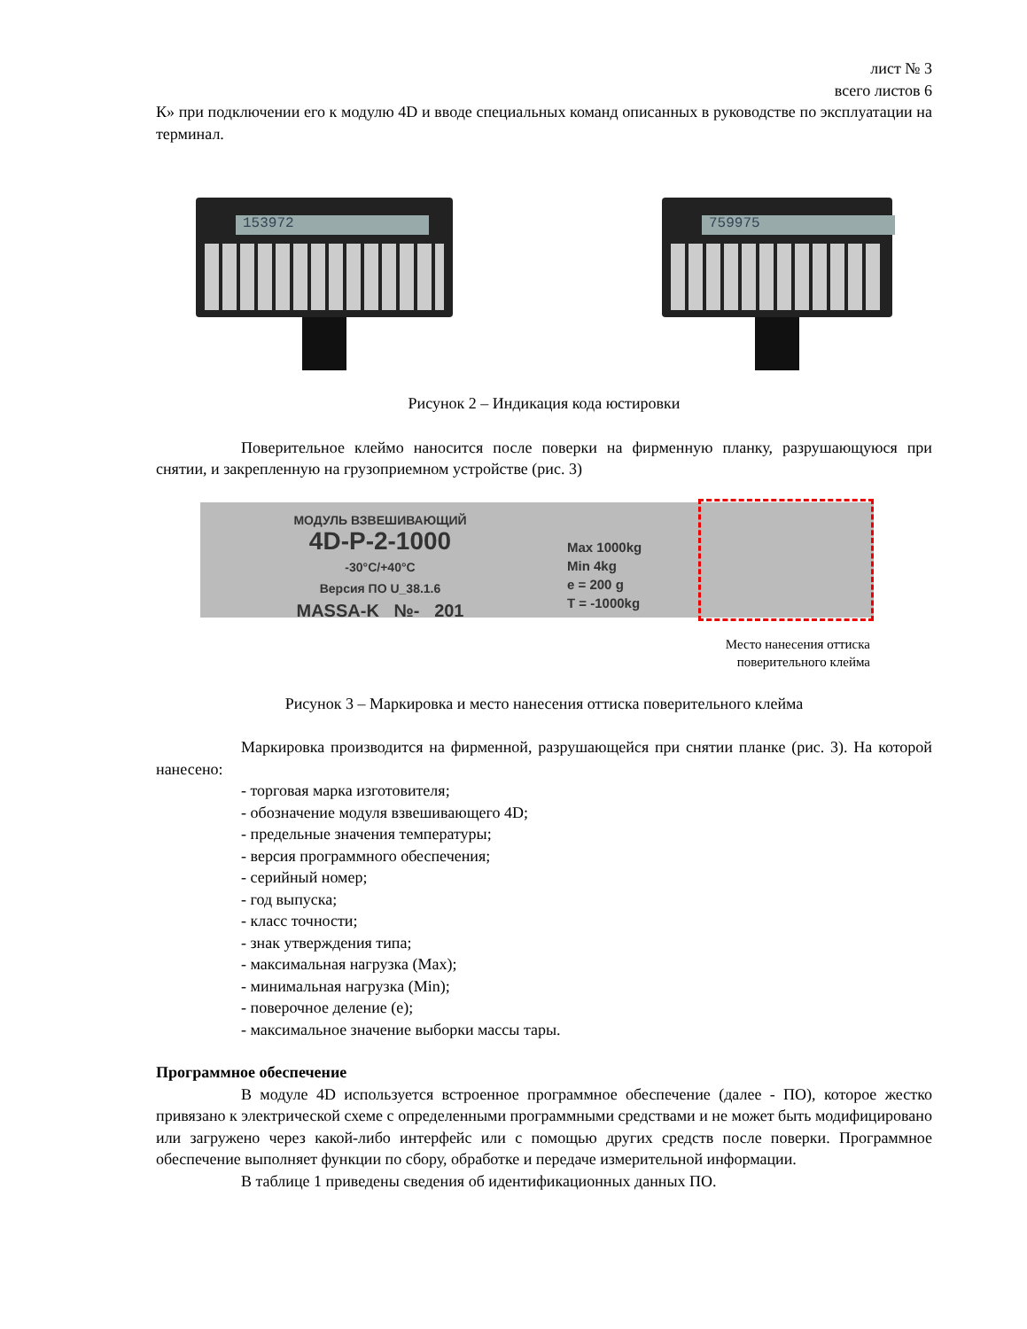лист № 3
всего листов 6
К» при подключении его к модулю 4D и вводе специальных команд описанных в руководстве по эксплуатации на терминал.
153972
759975
Рисунок 2 – Индикация кода юстировки
Поверительное клеймо наносится после поверки на фирменную планку, разрушающуюся при снятии, и закрепленную на грузоприемном устройстве (рис. 3)
МОДУЛЬ ВЗВЕШИВАЮЩИЙ
4D-P-2-1000
-30°C/+40°C
Версия ПО U_38.1.6
MASSA-K №- 201
Max 1000kg
Min 4kg
e = 200 g
T = -1000kg
Место нанесения оттиска
поверительного клейма
Рисунок 3 – Маркировка и место нанесения оттиска поверительного клейма
Маркировка производится на фирменной, разрушающейся при снятии планке (рис. 3). На которой нанесено:
- торговая марка изготовителя;
- обозначение модуля взвешивающего 4D;
- предельные значения температуры;
- версия программного обеспечения;
- серийный номер;
- год выпуска;
- класс точности;
- знак утверждения типа;
- максимальная нагрузка (Max);
- минимальная нагрузка (Min);
- поверочное деление (e);
- максимальное значение выборки массы тары.
Программное обеспечение
В модуле 4D используется встроенное программное обеспечение (далее - ПО), которое жестко привязано к электрической схеме с определенными программными средствами и не может быть модифицировано или загружено через какой-либо интерфейс или с помощью других средств после поверки. Программное обеспечение выполняет функции по сбору, обработке и передаче измерительной информации.
В таблице 1 приведены сведения об идентификационных данных ПО.